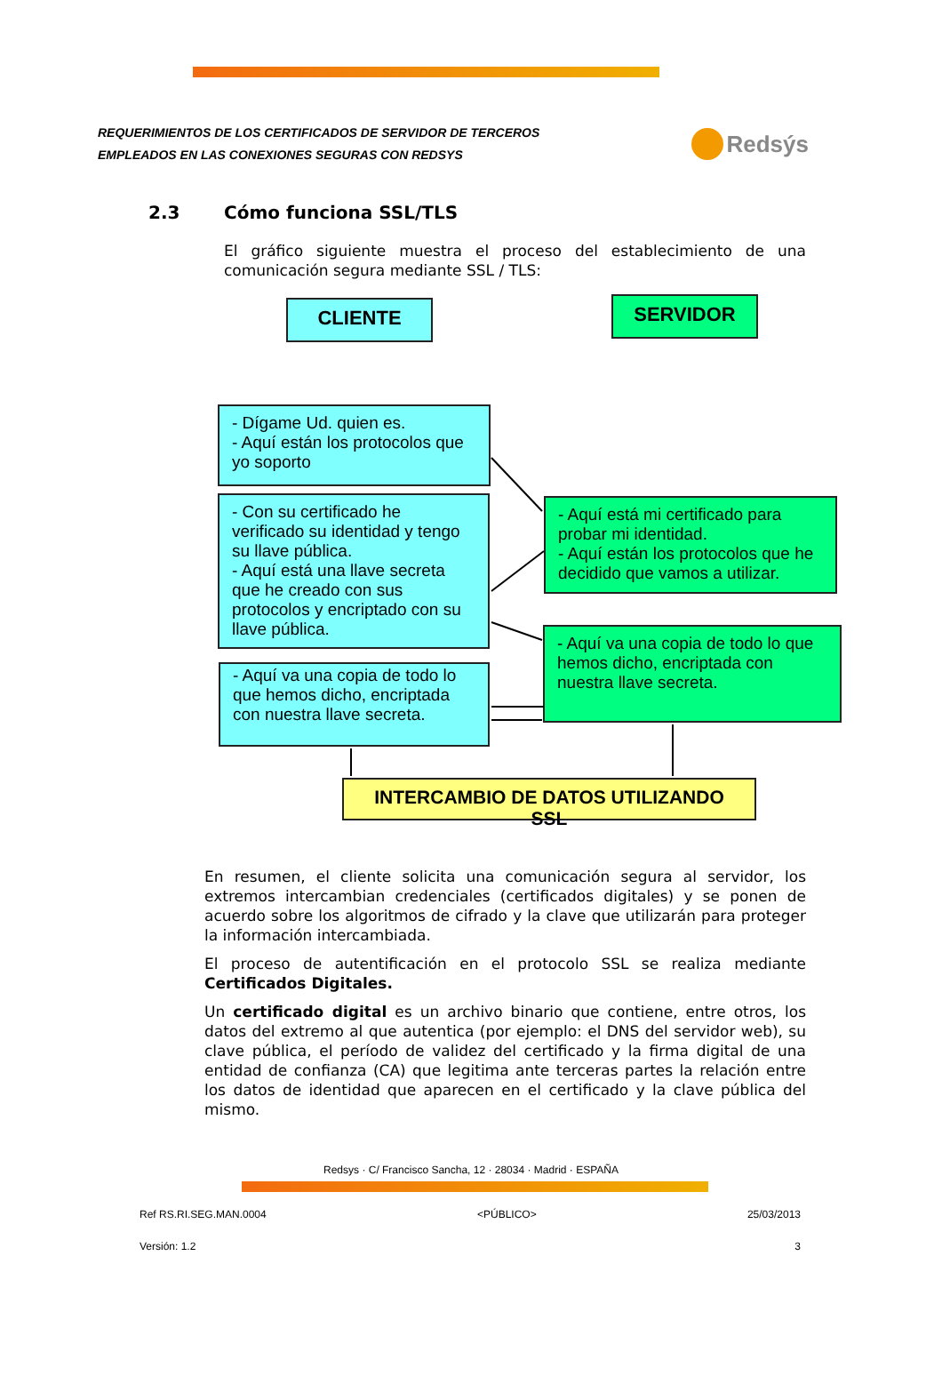REQUERIMIENTOS DE LOS CERTIFICADOS DE SERVIDOR DE TERCEROS
EMPLEADOS EN LAS CONEXIONES SEGURAS CON REDSYS
Redsýs
2.3 Cómo funciona SSL/TLS
El gráfico siguiente muestra el proceso del establecimiento de una comunicación segura mediante SSL / TLS:
CLIENTE SERVIDOR
- Dígame Ud. quien es.
- Aquí están los protocolos que yo soporto
- Aquí está mi certificado para probar mi identidad.
- Aquí están los protocolos que he decidido que vamos a utilizar.
- Con su certificado he verificado su identidad y tengo su llave pública.
- Aquí está una llave secreta que he creado con sus protocolos y encriptado con su llave pública.
- Aquí va una copia de todo lo que hemos dicho, encriptada con nuestra llave secreta.
- Aquí va una copia de todo lo que hemos dicho, encriptada con nuestra llave secreta.
INTERCAMBIO DE DATOS UTILIZANDO SSL
En resumen, el cliente solicita una comunicación segura al servidor, los extremos intercambian credenciales (certificados digitales) y se ponen de acuerdo sobre los algoritmos de cifrado y la clave que utilizarán para proteger la información intercambiada.
El proceso de autentificación en el protocolo SSL se realiza mediante Certificados Digitales.
Un certificado digital es un archivo binario que contiene, entre otros, los datos del extremo al que autentica (por ejemplo: el DNS del servidor web), su clave pública, el período de validez del certificado y la firma digital de una entidad de confianza (CA) que legitima ante terceras partes la relación entre los datos de identidad que aparecen en el certificado y la clave pública del mismo.
Redsys · C/ Francisco Sancha, 12 · 28034 · Madrid · ESPAÑA
Ref RS.RI.SEG.MAN.0004 <PÚBLICO> 25/03/2013
Versión: 1.2 3